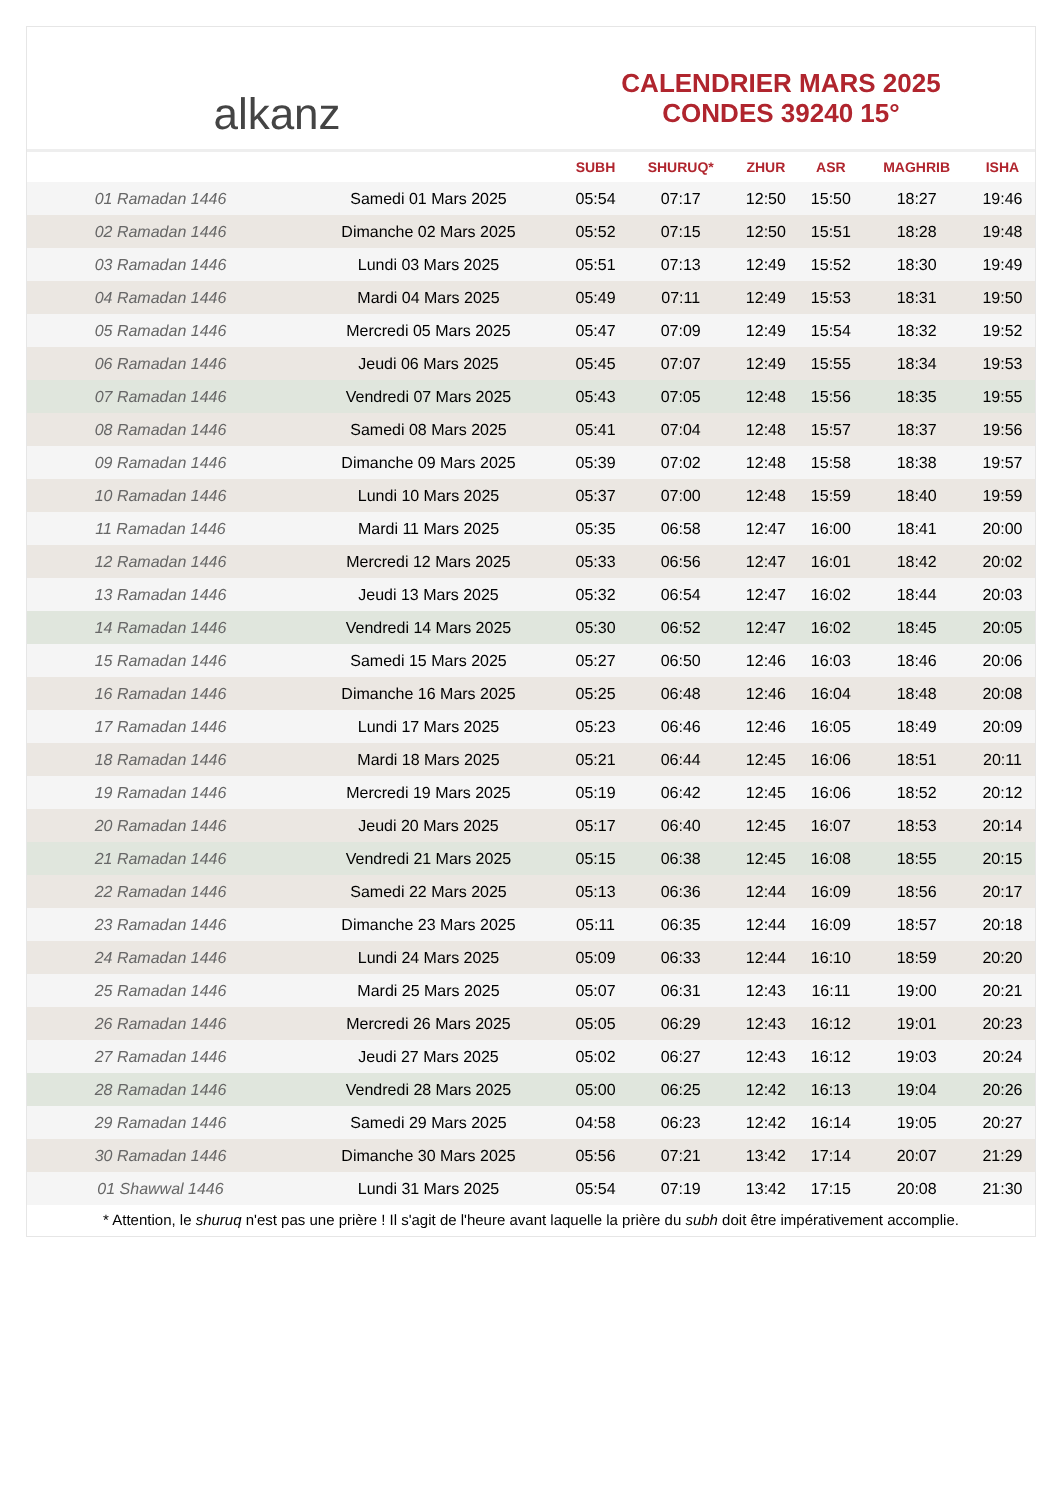alkanz
CALENDRIER MARS 2025
CONDES 39240 15°
| | | SUBH | SHURUQ* | ZHUR | ASR | MAGHRIB | ISHA |
| --- | --- | --- | --- | --- | --- | --- | --- |
| 01 Ramadan 1446 | Samedi 01 Mars 2025 | 05:54 | 07:17 | 12:50 | 15:50 | 18:27 | 19:46 |
| 02 Ramadan 1446 | Dimanche 02 Mars 2025 | 05:52 | 07:15 | 12:50 | 15:51 | 18:28 | 19:48 |
| 03 Ramadan 1446 | Lundi 03 Mars 2025 | 05:51 | 07:13 | 12:49 | 15:52 | 18:30 | 19:49 |
| 04 Ramadan 1446 | Mardi 04 Mars 2025 | 05:49 | 07:11 | 12:49 | 15:53 | 18:31 | 19:50 |
| 05 Ramadan 1446 | Mercredi 05 Mars 2025 | 05:47 | 07:09 | 12:49 | 15:54 | 18:32 | 19:52 |
| 06 Ramadan 1446 | Jeudi 06 Mars 2025 | 05:45 | 07:07 | 12:49 | 15:55 | 18:34 | 19:53 |
| 07 Ramadan 1446 | Vendredi 07 Mars 2025 | 05:43 | 07:05 | 12:48 | 15:56 | 18:35 | 19:55 |
| 08 Ramadan 1446 | Samedi 08 Mars 2025 | 05:41 | 07:04 | 12:48 | 15:57 | 18:37 | 19:56 |
| 09 Ramadan 1446 | Dimanche 09 Mars 2025 | 05:39 | 07:02 | 12:48 | 15:58 | 18:38 | 19:57 |
| 10 Ramadan 1446 | Lundi 10 Mars 2025 | 05:37 | 07:00 | 12:48 | 15:59 | 18:40 | 19:59 |
| 11 Ramadan 1446 | Mardi 11 Mars 2025 | 05:35 | 06:58 | 12:47 | 16:00 | 18:41 | 20:00 |
| 12 Ramadan 1446 | Mercredi 12 Mars 2025 | 05:33 | 06:56 | 12:47 | 16:01 | 18:42 | 20:02 |
| 13 Ramadan 1446 | Jeudi 13 Mars 2025 | 05:32 | 06:54 | 12:47 | 16:02 | 18:44 | 20:03 |
| 14 Ramadan 1446 | Vendredi 14 Mars 2025 | 05:30 | 06:52 | 12:47 | 16:02 | 18:45 | 20:05 |
| 15 Ramadan 1446 | Samedi 15 Mars 2025 | 05:27 | 06:50 | 12:46 | 16:03 | 18:46 | 20:06 |
| 16 Ramadan 1446 | Dimanche 16 Mars 2025 | 05:25 | 06:48 | 12:46 | 16:04 | 18:48 | 20:08 |
| 17 Ramadan 1446 | Lundi 17 Mars 2025 | 05:23 | 06:46 | 12:46 | 16:05 | 18:49 | 20:09 |
| 18 Ramadan 1446 | Mardi 18 Mars 2025 | 05:21 | 06:44 | 12:45 | 16:06 | 18:51 | 20:11 |
| 19 Ramadan 1446 | Mercredi 19 Mars 2025 | 05:19 | 06:42 | 12:45 | 16:06 | 18:52 | 20:12 |
| 20 Ramadan 1446 | Jeudi 20 Mars 2025 | 05:17 | 06:40 | 12:45 | 16:07 | 18:53 | 20:14 |
| 21 Ramadan 1446 | Vendredi 21 Mars 2025 | 05:15 | 06:38 | 12:45 | 16:08 | 18:55 | 20:15 |
| 22 Ramadan 1446 | Samedi 22 Mars 2025 | 05:13 | 06:36 | 12:44 | 16:09 | 18:56 | 20:17 |
| 23 Ramadan 1446 | Dimanche 23 Mars 2025 | 05:11 | 06:35 | 12:44 | 16:09 | 18:57 | 20:18 |
| 24 Ramadan 1446 | Lundi 24 Mars 2025 | 05:09 | 06:33 | 12:44 | 16:10 | 18:59 | 20:20 |
| 25 Ramadan 1446 | Mardi 25 Mars 2025 | 05:07 | 06:31 | 12:43 | 16:11 | 19:00 | 20:21 |
| 26 Ramadan 1446 | Mercredi 26 Mars 2025 | 05:05 | 06:29 | 12:43 | 16:12 | 19:01 | 20:23 |
| 27 Ramadan 1446 | Jeudi 27 Mars 2025 | 05:02 | 06:27 | 12:43 | 16:12 | 19:03 | 20:24 |
| 28 Ramadan 1446 | Vendredi 28 Mars 2025 | 05:00 | 06:25 | 12:42 | 16:13 | 19:04 | 20:26 |
| 29 Ramadan 1446 | Samedi 29 Mars 2025 | 04:58 | 06:23 | 12:42 | 16:14 | 19:05 | 20:27 |
| 30 Ramadan 1446 | Dimanche 30 Mars 2025 | 05:56 | 07:21 | 13:42 | 17:14 | 20:07 | 21:29 |
| 01 Shawwal 1446 | Lundi 31 Mars 2025 | 05:54 | 07:19 | 13:42 | 17:15 | 20:08 | 21:30 |
* Attention, le shuruq n'est pas une prière ! Il s'agit de l'heure avant laquelle la prière du subh doit être impérativement accomplie.